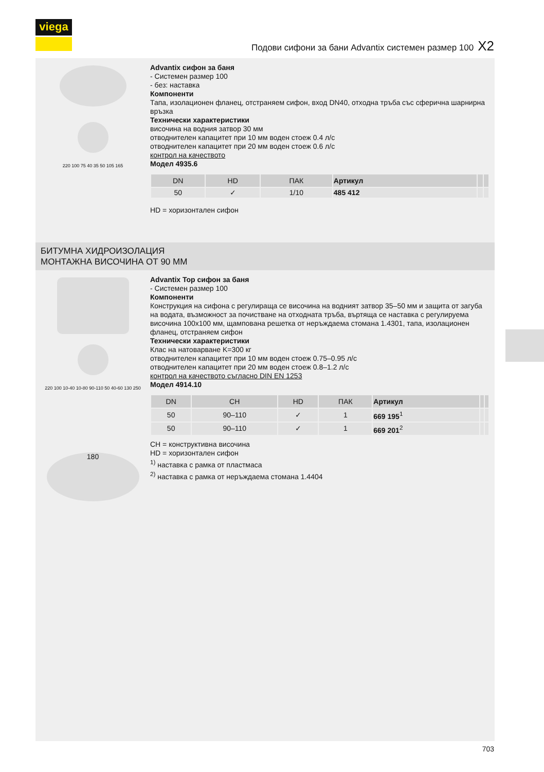viega
Подови сифони за бани Advantix системен размер 100 X2
220 100 75 40 35 50 105 165
Advantix сифон за баня
- Системен размер 100
- без: наставка
Компоненти
Тапа, изолационен фланец, отстраняем сифон, вход DN40, отходна тръба със сферична шарнирна връзка
Технически характеристики
височина на водния затвор 30 мм
отводнителен капацитет при 10 мм воден стоеж 0.4 л/с
отводнителен капацитет при 20 мм воден стоеж 0.6 л/с
контрол на качеството
Модел 4935.6
| DN | HD | ПАК | Артикул | | |
| --- | --- | --- | --- | --- | --- |
| 50 | ✓ | 1/10 | 485 412 | | |
HD = хоризонтален сифон
БИТУМНА ХИДРОИЗОЛАЦИЯ
МОНТАЖНА ВИСОЧИНА ОТ 90 ММ
220 100 10-40 10-80 90-110 50 40-60 130 250
180
Advantix Top сифон за баня
- Системен размер 100
Компоненти
Конструкция на сифона с регулираща се височина на водният затвор 35–50 мм и защита от загуба на водата, възможност за почистване на отходната тръба, въртяща се наставка с регулируема височина 100x100 мм, щампована решетка от неръждаема стомана 1.4301, тапа, изолационен фланец, отстраняем сифон
Технически характеристики
Клас на натоварване K=300 кг
отводнителен капацитет при 10 мм воден стоеж 0.75–0.95 л/с
отводнителен капацитет при 20 мм воден стоеж 0.8–1.2 л/с
контрол на качеството съгласно DIN EN 1253
Модел 4914.10
| DN | CH | HD | ПАК | Артикул | | |
| --- | --- | --- | --- | --- | --- | --- |
| 50 | 90–110 | ✓ | 1 | 669 195<sup>1</sup> | | |
| 50 | 90–110 | ✓ | 1 | 669 201<sup>2</sup> | | |
CH = конструктивна височина
HD = хоризонтален сифон
<sup>1)</sup> наставка с рамка от пластмаса
<sup>2)</sup> наставка с рамка от неръждаема стомана 1.4404
703